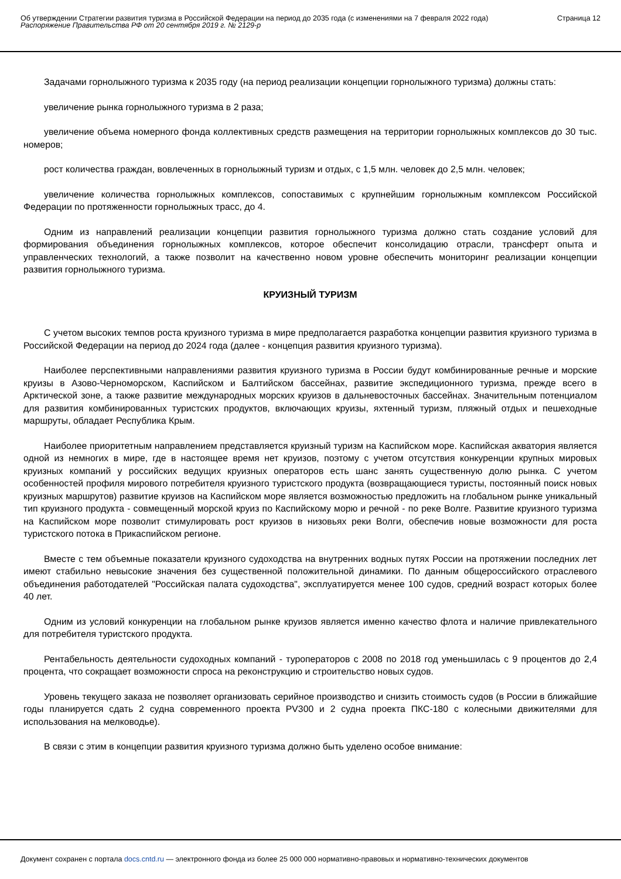Об утверждении Стратегии развития туризма в Российской Федерации на период до 2035 года (с изменениями на 7 февраля 2022 года)
Распоряжение Правительства РФ от 20 сентября 2019 г. № 2129-р
Страница 12
Задачами горнолыжного туризма к 2035 году (на период реализации концепции горнолыжного туризма) должны стать:
увеличение рынка горнолыжного туризма в 2 раза;
увеличение объема номерного фонда коллективных средств размещения на территории горнолыжных комплексов до 30 тыс. номеров;
рост количества граждан, вовлеченных в горнолыжный туризм и отдых, с 1,5 млн. человек до 2,5 млн. человек;
увеличение количества горнолыжных комплексов, сопоставимых с крупнейшим горнолыжным комплексом Российской Федерации по протяженности горнолыжных трасс, до 4.
Одним из направлений реализации концепции развития горнолыжного туризма должно стать создание условий для формирования объединения горнолыжных комплексов, которое обеспечит консолидацию отрасли, трансферт опыта и управленческих технологий, а также позволит на качественно новом уровне обеспечить мониторинг реализации концепции развития горнолыжного туризма.
КРУИЗНЫЙ ТУРИЗМ
С учетом высоких темпов роста круизного туризма в мире предполагается разработка концепции развития круизного туризма в Российской Федерации на период до 2024 года (далее - концепция развития круизного туризма).
Наиболее перспективными направлениями развития круизного туризма в России будут комбинированные речные и морские круизы в Азово-Черноморском, Каспийском и Балтийском бассейнах, развитие экспедиционного туризма, прежде всего в Арктической зоне, а также развитие международных морских круизов в дальневосточных бассейнах. Значительным потенциалом для развития комбинированных туристских продуктов, включающих круизы, яхтенный туризм, пляжный отдых и пешеходные маршруты, обладает Республика Крым.
Наиболее приоритетным направлением представляется круизный туризм на Каспийском море. Каспийская акватория является одной из немногих в мире, где в настоящее время нет круизов, поэтому с учетом отсутствия конкуренции крупных мировых круизных компаний у российских ведущих круизных операторов есть шанс занять существенную долю рынка. С учетом особенностей профиля мирового потребителя круизного туристского продукта (возвращающиеся туристы, постоянный поиск новых круизных маршрутов) развитие круизов на Каспийском море является возможностью предложить на глобальном рынке уникальный тип круизного продукта - совмещенный морской круиз по Каспийскому морю и речной - по реке Волге. Развитие круизного туризма на Каспийском море позволит стимулировать рост круизов в низовьях реки Волги, обеспечив новые возможности для роста туристского потока в Прикаспийском регионе.
Вместе с тем объемные показатели круизного судоходства на внутренних водных путях России на протяжении последних лет имеют стабильно невысокие значения без существенной положительной динамики. По данным общероссийского отраслевого объединения работодателей "Российская палата судоходства", эксплуатируется менее 100 судов, средний возраст которых более 40 лет.
Одним из условий конкуренции на глобальном рынке круизов является именно качество флота и наличие привлекательного для потребителя туристского продукта.
Рентабельность деятельности судоходных компаний - туроператоров с 2008 по 2018 год уменьшилась с 9 процентов до 2,4 процента, что сокращает возможности спроса на реконструкцию и строительство новых судов.
Уровень текущего заказа не позволяет организовать серийное производство и снизить стоимость судов (в России в ближайшие годы планируется сдать 2 судна современного проекта PV300 и 2 судна проекта ПКС-180 с колесными движителями для использования на мелководье).
В связи с этим в концепции развития круизного туризма должно быть уделено особое внимание:
Документ сохранен с портала docs.cntd.ru — электронного фонда из более 25 000 000 нормативно-правовых и нормативно-технических документов